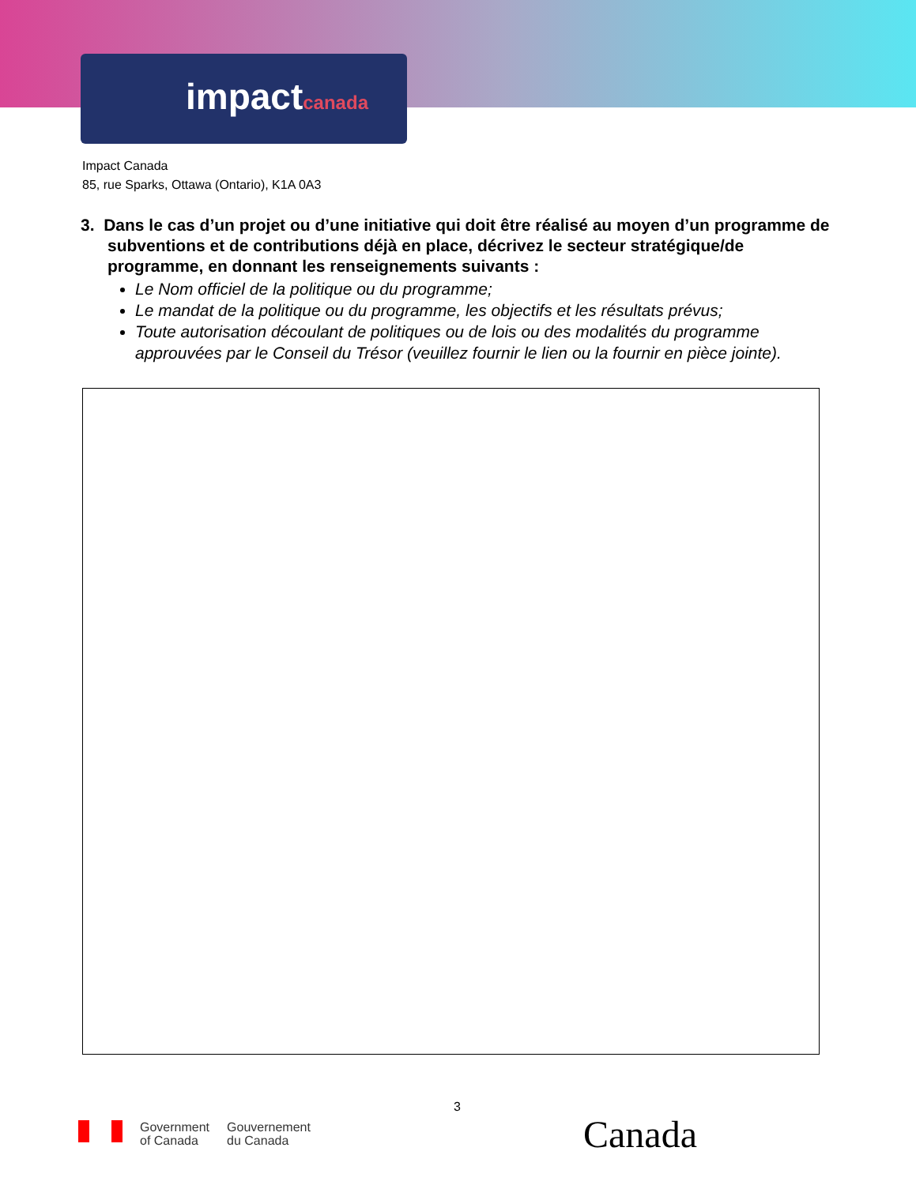impactcanada
Impact Canada
85, rue Sparks, Ottawa (Ontario), K1A 0A3
3. Dans le cas d’un projet ou d’une initiative qui doit être réalisé au moyen d’un programme de subventions et de contributions déjà en place, décrivez le secteur stratégique/de programme, en donnant les renseignements suivants :
Le Nom officiel de la politique ou du programme;
Le mandat de la politique ou du programme, les objectifs et les résultats prévus;
Toute autorisation découlant de politiques ou de lois ou des modalités du programme approuvées par le Conseil du Trésor (veuillez fournir le lien ou la fournir en pièce jointe).
3
Government
of Canada
Gouvernement
du Canada
Canada